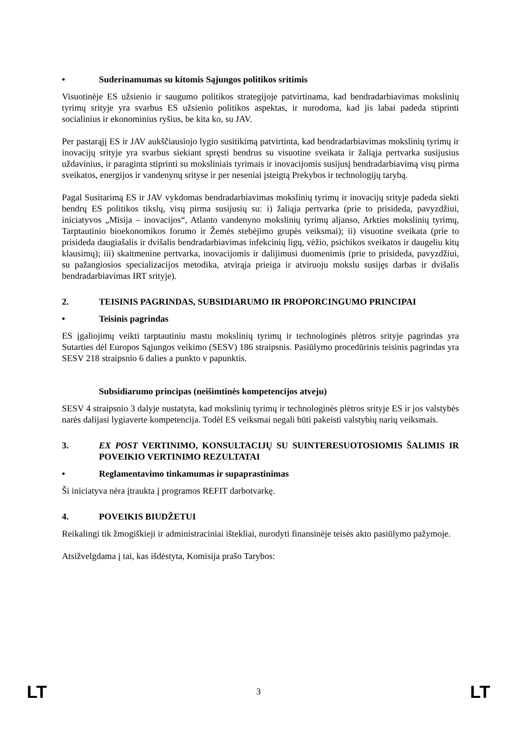• Suderinamumas su kitomis Sąjungos politikos sritimis
Visuotinėje ES užsienio ir saugumo politikos strategijoje patvirtinama, kad bendradarbiavimas mokslinių tyrimų srityje yra svarbus ES užsienio politikos aspektas, ir nurodoma, kad jis labai padeda stiprinti socialinius ir ekonominius ryšius, be kita ko, su JAV.
Per pastarąjį ES ir JAV aukščiausiojo lygio susitikimą patvirtinta, kad bendradarbiavimas mokslinių tyrimų ir inovacijų srityje yra svarbus siekiant spręsti bendrus su visuotine sveikata ir žaliąja pertvarka susijusius uždavinius, ir paraginta stiprinti su moksliniais tyrimais ir inovacijomis susijusį bendradarbiavimą visų pirma sveikatos, energijos ir vandenynų srityse ir per neseniai įsteigtą Prekybos ir technologijų tarybą.
Pagal Susitarimą ES ir JAV vykdomas bendradarbiavimas mokslinių tyrimų ir inovacijų srityje padeda siekti bendrų ES politikos tikslų, visų pirma susijusių su: i) žaliąja pertvarka (prie to prisideda, pavyzdžiui, iniciatyvos „Misija – inovacijos“, Atlanto vandenyno mokslinių tyrimų aljanso, Arkties mokslinių tyrimų, Tarptautinio bioekonomikos forumo ir Žemės stebėjimo grupės veiksmai); ii) visuotine sveikata (prie to prisideda daugiašalis ir dvišalis bendradarbiavimas infekcinių ligų, vėžio, psichikos sveikatos ir daugeliu kitų klausimų); iii) skaitmenine pertvarka, inovacijomis ir dalijimusi duomenimis (prie to prisideda, pavyzdžiui, su pažangiosios specializacijos metodika, atvirąja prieiga ir atviruoju mokslu susijęs darbas ir dvišalis bendradarbiavimas IRT srityje).
2. TEISINIS PAGRINDAS, SUBSIDIARUMO IR PROPORCINGUMO PRINCIPAI
• Teisinis pagrindas
ES įgaliojimų veikti tarptautiniu mastu mokslinių tyrimų ir technologinės plėtros srityje pagrindas yra Sutarties dėl Europos Sąjungos veikimo (SESV) 186 straipsnis. Pasiūlymo procedūrinis teisinis pagrindas yra SESV 218 straipsnio 6 dalies a punkto v papunktis.
Subsidiarumo principas (neišimtinės kompetencijos atveju)
SESV 4 straipsnio 3 dalyje nustatyta, kad mokslinių tyrimų ir technologinės plėtros srityje ES ir jos valstybės narės dalijasi lygiaverte kompetencija. Todėl ES veiksmai negali būti pakeisti valstybių narių veiksmais.
3. EX POST VERTINIMO, KONSULTACIJŲ SU SUINTERESUOTOSIOMIS ŠALIMIS IR POVEIKIO VERTINIMO REZULTATAI
• Reglamentavimo tinkamumas ir supaprastinimas
Ši iniciatyva nėra įtraukta į programos REFIT darbotvarkę.
4. POVEIKIS BIUDŽETUI
Reikalingi tik žmogiškieji ir administraciniai ištekliai, nurodyti finansinėje teisės akto pasiūlymo pažymoje.
Atsižvelgdama į tai, kas išdėstyta, Komisija prašo Tarybos:
LT 3 LT